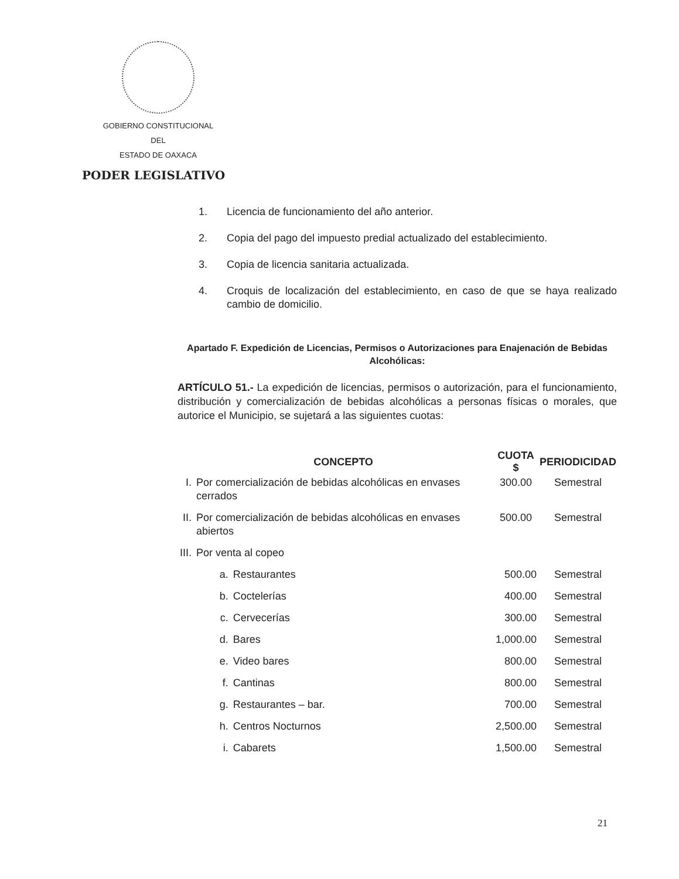GOBIERNO CONSTITUCIONAL
DEL
ESTADO DE OAXACA
PODER LEGISLATIVO
1. Licencia de funcionamiento del año anterior.
2. Copia del pago del impuesto predial actualizado del establecimiento.
3. Copia de licencia sanitaria actualizada.
4. Croquis de localización del establecimiento, en caso de que se haya realizado cambio de domicilio.
Apartado F. Expedición de Licencias, Permisos o Autorizaciones para Enajenación de Bebidas Alcohólicas:
ARTÍCULO 51.- La expedición de licencias, permisos o autorización, para el funcionamiento, distribución y comercialización de bebidas alcohólicas a personas físicas o morales, que autorice el Municipio, se sujetará a las siguientes cuotas:
| | CONCEPTO | | CUOTA $ | PERIODICIDAD |
| --- | --- | --- | --- | --- |
| I. | Por comercialización de bebidas alcohólicas en envases cerrados | | 300.00 | Semestral |
| II. | Por comercialización de bebidas alcohólicas en envases abiertos | | 500.00 | Semestral |
| III. | Por venta al copeo | | | |
| | a. | Restaurantes | 500.00 | Semestral |
| | b. | Coctelerías | 400.00 | Semestral |
| | c. | Cervecerías | 300.00 | Semestral |
| | d. | Bares | 1,000.00 | Semestral |
| | e. | Video bares | 800.00 | Semestral |
| | f. | Cantinas | 800.00 | Semestral |
| | g. | Restaurantes – bar. | 700.00 | Semestral |
| | h. | Centros Nocturnos | 2,500.00 | Semestral |
| | i. | Cabarets | 1,500.00 | Semestral |
21